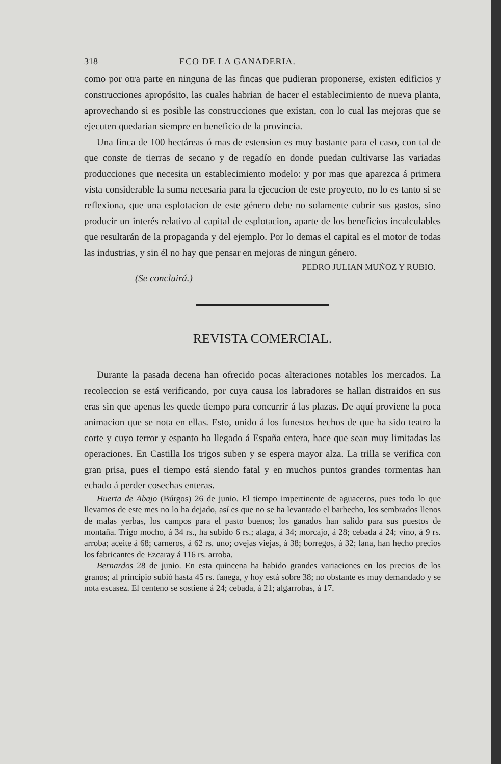318 ECO DE LA GANADERIA.
como por otra parte en ninguna de las fincas que pudieran proponerse, existen edificios y construcciones apropósito, las cuales habrian de hacer el establecimiento de nueva planta, aprovechando si es posible las construcciones que existan, con lo cual las mejoras que se ejecuten quedarian siempre en beneficio de la provincia.
Una finca de 100 hectáreas ó mas de estension es muy bastante para el caso, con tal de que conste de tierras de secano y de regadío en donde puedan cultivarse las variadas producciones que necesita un establecimiento modelo: y por mas que aparezca á primera vista considerable la suma necesaria para la ejecucion de este proyecto, no lo es tanto si se reflexiona, que una esplotacion de este género debe no solamente cubrir sus gastos, sino producir un interés relativo al capital de esplotacion, aparte de los beneficios incalculables que resultarán de la propaganda y del ejemplo. Por lo demas el capital es el motor de todas las industrias, y sin él no hay que pensar en mejoras de ningun género.
PEDRO JULIAN MUÑOZ Y RUBIO.
(Se concluirá.)
REVISTA COMERCIAL.
Durante la pasada decena han ofrecido pocas alteraciones notables los mercados. La recoleccion se está verificando, por cuya causa los labradores se hallan distraidos en sus eras sin que apenas les quede tiempo para concurrir á las plazas. De aquí proviene la poca animacion que se nota en ellas. Esto, unido á los funestos hechos de que ha sido teatro la corte y cuyo terror y espanto ha llegado á España entera, hace que sean muy limitadas las operaciones. En Castilla los trigos suben y se espera mayor alza. La trilla se verifica con gran prisa, pues el tiempo está siendo fatal y en muchos puntos grandes tormentas han echado á perder cosechas enteras.
Huerta de Abajo (Búrgos) 26 de junio. El tiempo impertinente de aguaceros, pues todo lo que llevamos de este mes no lo ha dejado, así es que no se ha levantado el barbecho, los sembrados llenos de malas yerbas, los campos para el pasto buenos; los ganados han salido para sus puestos de montaña. Trigo mocho, á 34 rs., ha subido 6 rs.; alaga, á 34; morcajo, á 28; cebada á 24; vino, á 9 rs. arroba; aceite á 68; carneros, á 62 rs. uno; ovejas viejas, á 38; borregos, á 32; lana, han hecho precios los fabricantes de Ezcaray á 116 rs. arroba.
Bernardos 28 de junio. En esta quincena ha habido grandes variaciones en los precios de los granos; al principio subió hasta 45 rs. fanega, y hoy está sobre 38; no obstante es muy demandado y se nota escasez. El centeno se sostiene á 24; cebada, á 21; algarrobas, á 17.